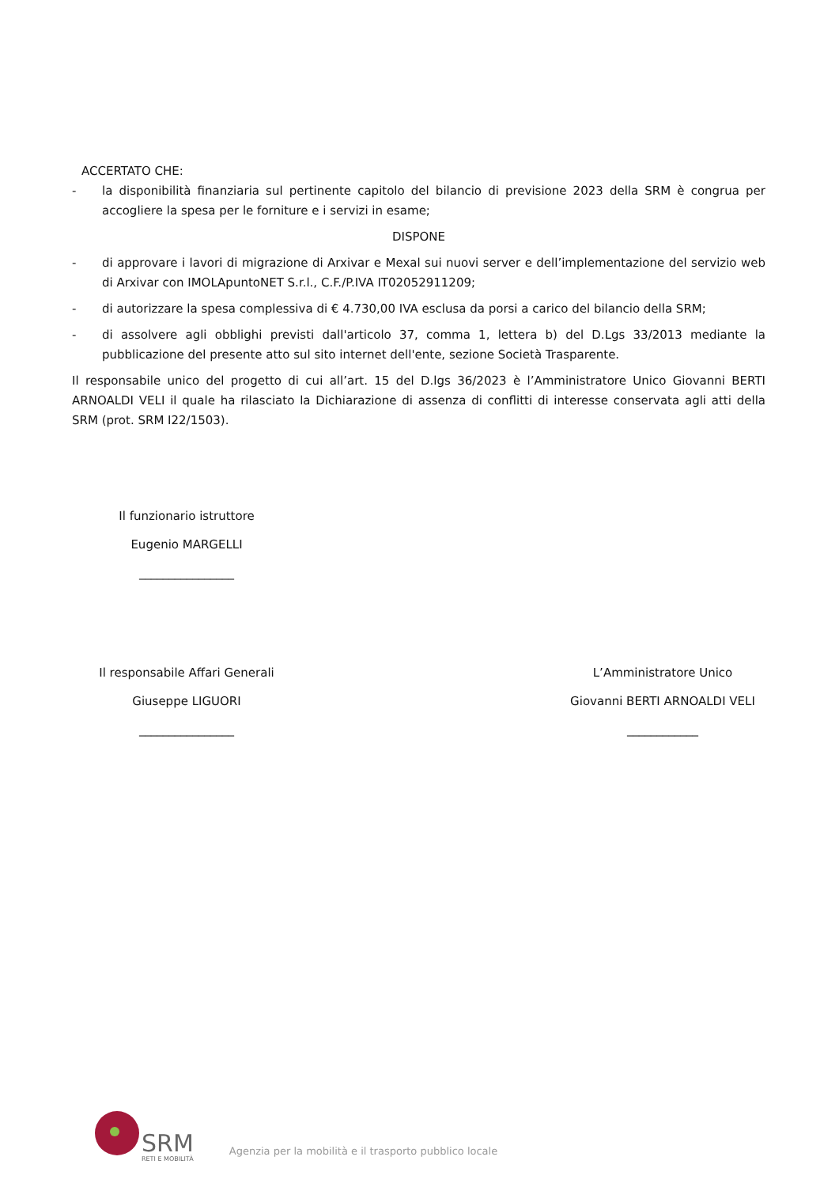ACCERTATO CHE:
- la disponibilità finanziaria sul pertinente capitolo del bilancio di previsione 2023 della SRM è congrua per accogliere la spesa per le forniture e i servizi in esame;
DISPONE
- di approvare i lavori di migrazione di Arxivar e Mexal sui nuovi server e dell’implementazione del servizio web di Arxivar con IMOLApuntoNET S.r.l., C.F./P.IVA IT02052911209;
- di autorizzare la spesa complessiva di € 4.730,00 IVA esclusa da porsi a carico del bilancio della SRM;
- di assolvere agli obblighi previsti dall'articolo 37, comma 1, lettera b) del D.Lgs 33/2013 mediante la pubblicazione del presente atto sul sito internet dell'ente, sezione Società Trasparente.
Il responsabile unico del progetto di cui all’art. 15 del D.lgs 36/2023 è l’Amministratore Unico Giovanni BERTI ARNOALDI VELI il quale ha rilasciato la Dichiarazione di assenza di conflitti di interesse conservata agli atti della SRM (prot. SRM I22/1503).
Il funzionario istruttore
Eugenio MARGELLI
________________
Il responsabile Affari Generali
Giuseppe LIGUORI
________________
L’Amministratore Unico
Giovanni BERTI ARNOALDI VELI
____________
SRM
RETI E MOBILITÀ
Agenzia per la mobilità e il trasporto pubblico locale